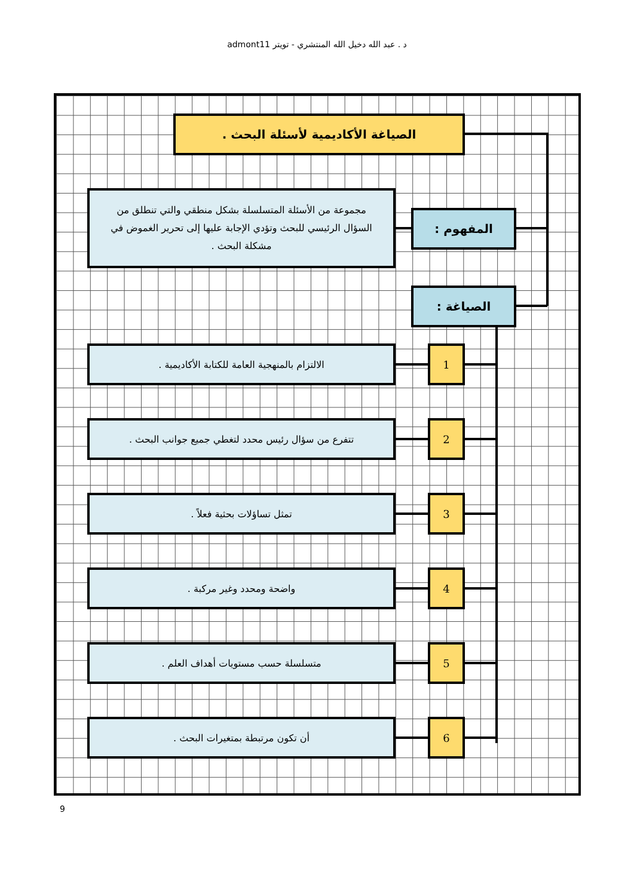د . عبد الله دخيل الله المنتشري - تويتر admont11
الصياغة الأكاديمية لأسئلة البحث .
مجموعة من الأسئلة المتسلسلة بشكل منطقي والتي تنطلق من السؤال الرئيسي للبحث وتؤدي الإجابة عليها إلى تحرير الغموض في مشكلة البحث .
المفهوم :
الصياغة :
الالتزام بالمنهجية العامة للكتابة الأكاديمية . 1
تتفرع من سؤال رئيس محدد لتغطي جميع جوانب البحث . 2
تمثل تساؤلات بحثية فعلاً . 3
واضحة ومحدد وغير مركبة . 4
متسلسلة حسب مستويات أهداف العلم . 5
أن تكون مرتبطة بمتغيرات البحث . 6
9